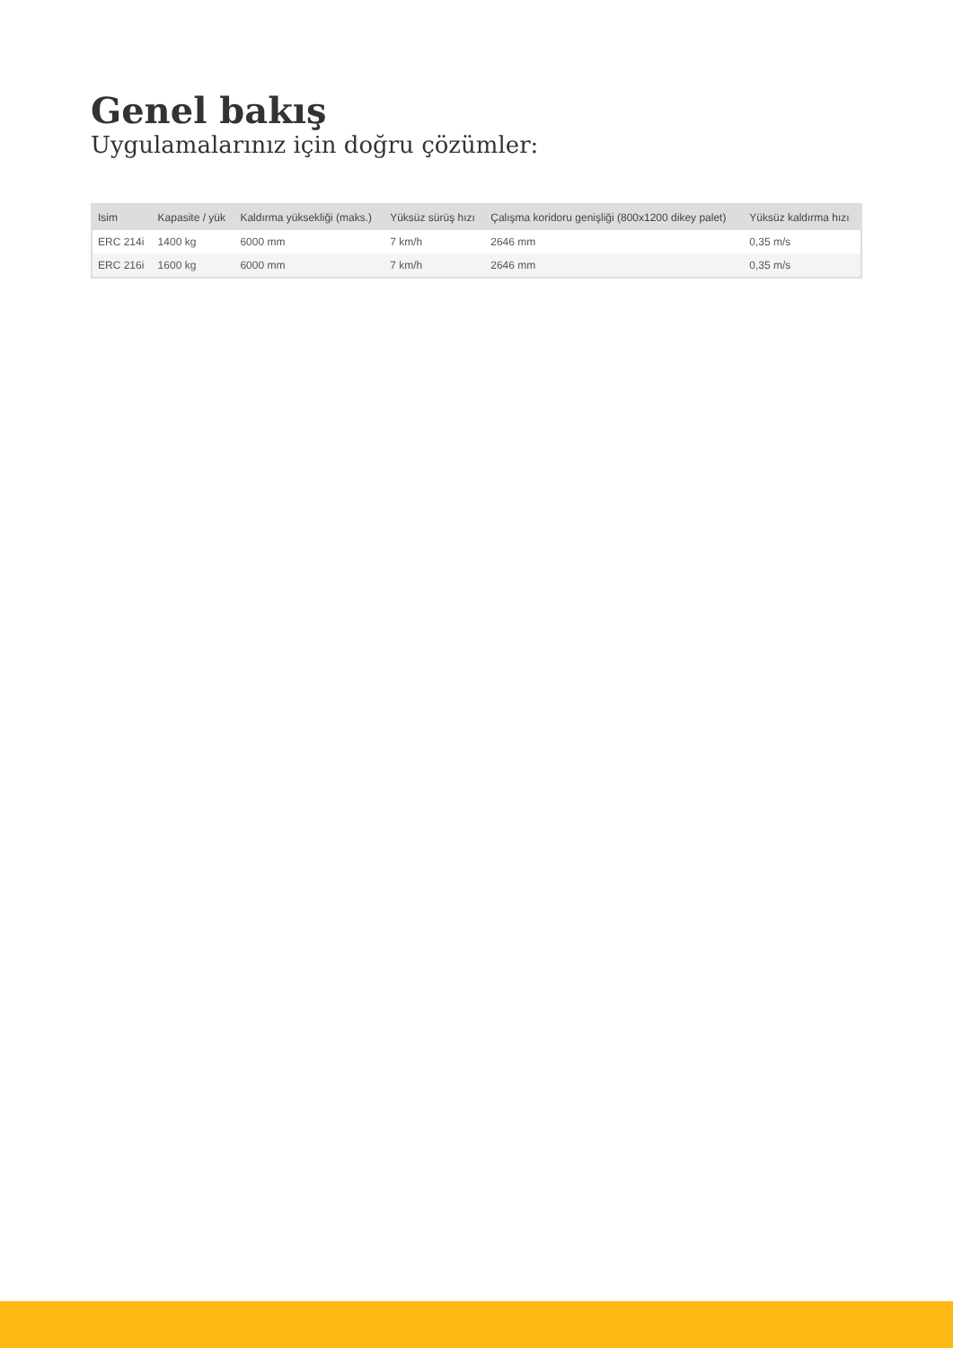Genel bakış
Uygulamalarınız için doğru çözümler:
| Isim | Kapasite / yük | Kaldırma yüksekliği (maks.) | Yüksüz sürüş hızı | Çalışma koridoru genişliği (800x1200 dikey palet) | Yüksüz kaldırma hızı |
| --- | --- | --- | --- | --- | --- |
| ERC 214i | 1400 kg | 6000 mm | 7 km/h | 2646 mm | 0,35 m/s |
| ERC 216i | 1600 kg | 6000 mm | 7 km/h | 2646 mm | 0,35 m/s |